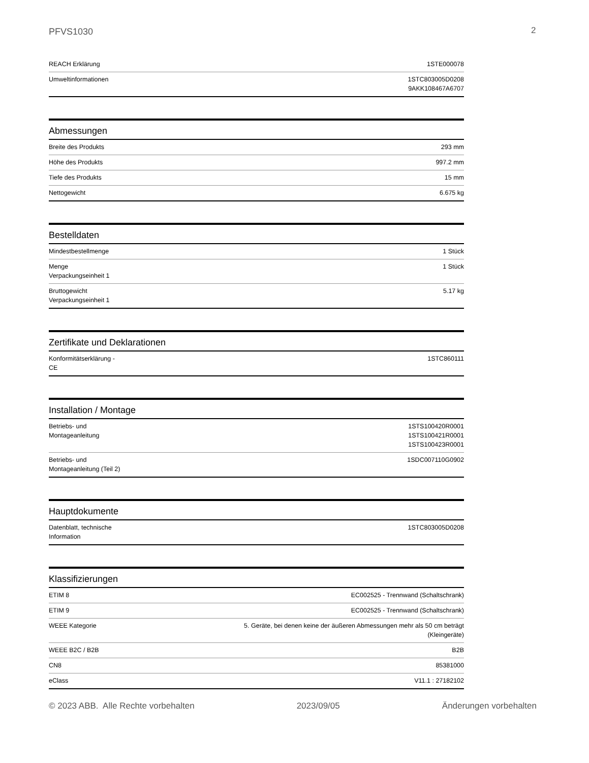PFVS1030 2
| REACH Erklärung | 1STE000078 |
| Umweltinformationen | 1STC803005D0208 9AKK108467A6707 |
Abmessungen
| Breite des Produkts | 293 mm |
| Höhe des Produkts | 997.2 mm |
| Tiefe des Produkts | 15 mm |
| Nettogewicht | 6.675 kg |
Bestelldaten
| Mindestbestellmenge | 1 Stück |
| Menge Verpackungseinheit 1 | 1 Stück |
| Bruttogewicht Verpackungseinheit 1 | 5.17 kg |
Zertifikate und Deklarationen
| Konformitätserklärung - CE | 1STC860111 |
Installation / Montage
| Betriebs- und Montageanleitung | 1STS100420R0001 1STS100421R0001 1STS100423R0001 |
| Betriebs- und Montageanleitung (Teil 2) | 1SDC007110G0902 |
Hauptdokumente
| Datenblatt, technische Information | 1STC803005D0208 |
Klassifizierungen
| ETIM 8 | EC002525 - Trennwand (Schaltschrank) |
| ETIM 9 | EC002525 - Trennwand (Schaltschrank) |
| WEEE Kategorie | 5. Geräte, bei denen keine der äußeren Abmessungen mehr als 50 cm beträgt (Kleingeräte) |
| WEEE B2C / B2B | B2B |
| CN8 | 85381000 |
| eClass | V11.1 : 27182102 |
© 2023 ABB. Alle Rechte vorbehalten 2023/09/05 Änderungen vorbehalten